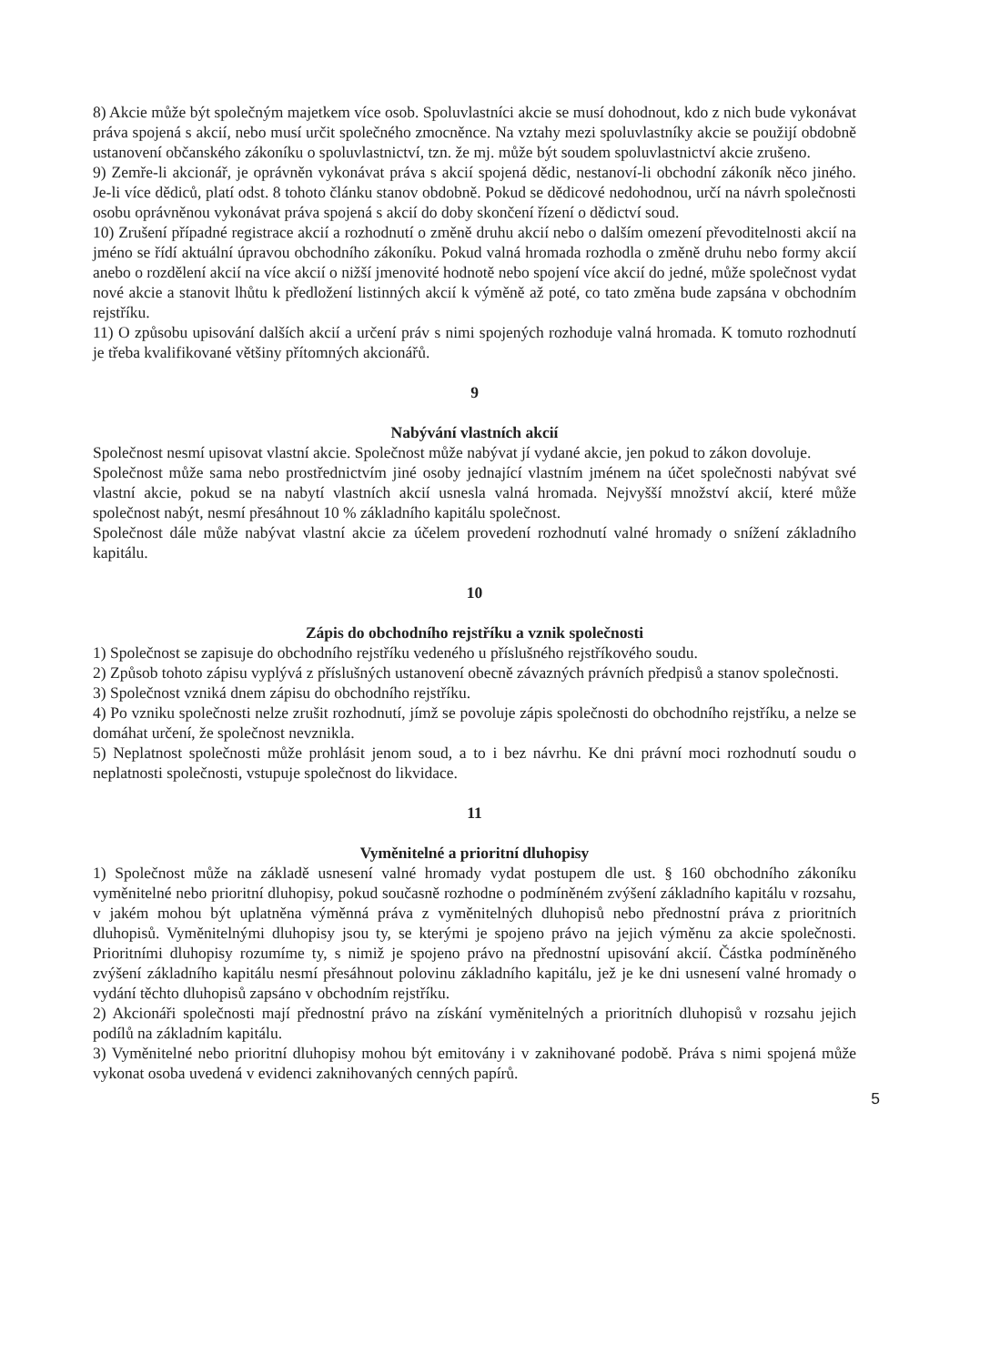8) Akcie může být společným majetkem více osob. Spoluvlastníci akcie se musí dohodnout, kdo z nich bude vykonávat práva spojená s akcií, nebo musí určit společného zmocněnce. Na vztahy mezi spoluvlastníky akcie se použijí obdobně ustanovení občanského zákoníku o spoluvlastnictví, tzn. že mj. může být soudem spoluvlastnictví akcie zrušeno.
9) Zemře-li akcionář, je oprávněn vykonávat práva s akcií spojená dědic, nestanoví-li obchodní zákoník něco jiného. Je-li více dědiců, platí odst. 8 tohoto článku stanov obdobně. Pokud se dědicové nedohodnou, určí na návrh společnosti osobu oprávněnou vykonávat práva spojená s akcií do doby skončení řízení o dědictví soud.
10) Zrušení případné registrace akcií a rozhodnutí o změně druhu akcií nebo o dalším omezení převoditelnosti akcií na jméno se řídí aktuální úpravou obchodního zákoníku. Pokud valná hromada rozhodla o změně druhu nebo formy akcií anebo o rozdělení akcií na více akcií o nižší jmenovité hodnotě nebo spojení více akcií do jedné, může společnost vydat nové akcie a stanovit lhůtu k předložení listinných akcií k výměně až poté, co tato změna bude zapsána v obchodním rejstříku.
11) O způsobu upisování dalších akcií a určení práv s nimi spojených rozhoduje valná hromada. K tomuto rozhodnutí je třeba kvalifikované většiny přítomných akcionářů.
9
Nabývání vlastních akcií
Společnost nesmí upisovat vlastní akcie. Společnost může nabývat jí vydané akcie, jen pokud to zákon dovoluje.
Společnost může sama nebo prostřednictvím jiné osoby jednající vlastním jménem na účet společnosti nabývat své vlastní akcie, pokud se na nabytí vlastních akcií usnesla valná hromada. Nejvyšší množství akcií, které může společnost nabýt, nesmí přesáhnout 10 % základního kapitálu společnost.
Společnost dále může nabývat vlastní akcie za účelem provedení rozhodnutí valné hromady o snížení základního kapitálu.
10
Zápis do obchodního rejstříku a vznik společnosti
1) Společnost se zapisuje do obchodního rejstříku vedeného u příslušného rejstříkového soudu.
2) Způsob tohoto zápisu vyplývá z příslušných ustanovení obecně závazných právních předpisů a stanov společnosti.
3) Společnost vzniká dnem zápisu do obchodního rejstříku.
4) Po vzniku společnosti nelze zrušit rozhodnutí, jímž se povoluje zápis společnosti do obchodního rejstříku, a nelze se domáhat určení, že společnost nevznikla.
5) Neplatnost společnosti může prohlásit jenom soud, a to i bez návrhu. Ke dni právní moci rozhodnutí soudu o neplatnosti společnosti, vstupuje společnost do likvidace.
11
Vyměnitelné a prioritní dluhopisy
1) Společnost může na základě usnesení valné hromady vydat postupem dle ust. § 160 obchodního zákoníku vyměnitelné nebo prioritní dluhopisy, pokud současně rozhodne o podmíněném zvýšení základního kapitálu v rozsahu, v jakém mohou být uplatněna výměnná práva z vyměnitelných dluhopisů nebo přednostní práva z prioritních dluhopisů. Vyměnitelnými dluhopisy jsou ty, se kterými je spojeno právo na jejich výměnu za akcie společnosti. Prioritními dluhopisy rozumíme ty, s nimiž je spojeno právo na přednostní upisování akcií. Částka podmíněného zvýšení základního kapitálu nesmí přesáhnout polovinu základního kapitálu, jež je ke dni usnesení valné hromady o vydání těchto dluhopisů zapsáno v obchodním rejstříku.
2) Akcionáři společnosti mají přednostní právo na získání vyměnitelných a prioritních dluhopisů v rozsahu jejich podílů na základním kapitálu.
3) Vyměnitelné nebo prioritní dluhopisy mohou být emitovány i v zaknihované podobě. Práva s nimi spojená může vykonat osoba uvedená v evidenci zaknihovaných cenných papírů.
5